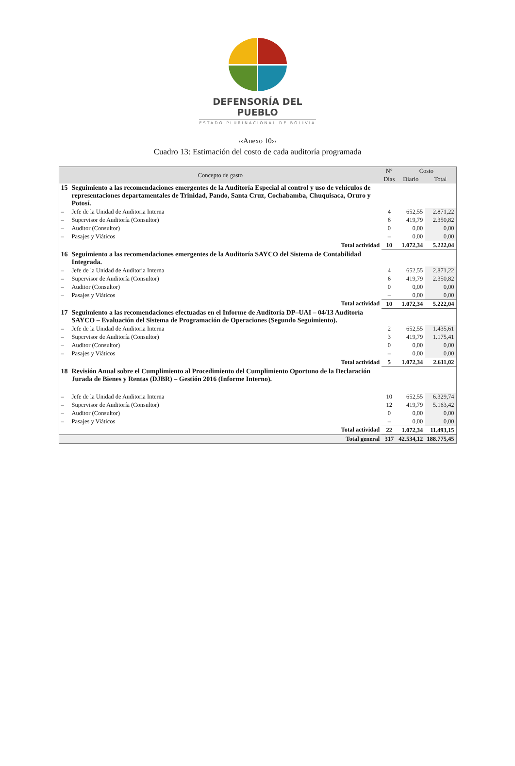DEFENSORÍA DEL PUEBLO
ESTADO PLURINACIONAL DE BOLIVIA
‹‹Anexo 10››
Cuadro 13: Estimación del costo de cada auditoría programada
| Concepto de gasto | | N° | Costo | |
| --- | --- | --- | --- | --- |
| | | Días | Diario | Total |
| 15 | Seguimiento a las recomendaciones emergentes de la Auditoría Especial al control y uso de vehículos de representaciones departamentales de Trinidad, Pando, Santa Cruz, Cochabamba, Chuquisaca, Oruro y Potosí. | | | |
| – | Jefe de la Unidad de Auditoria Interna | 4 | 652,55 | 2.871,22 |
| – | Supervisor de Auditoría (Consultor) | 6 | 419,79 | 2.350,82 |
| – | Auditor (Consultor) | 0 | 0,00 | 0,00 |
| – | Pasajes y Viáticos | – | 0,00 | 0,00 |
| | Total actividad | 10 | 1.072,34 | 5.222,04 |
| 16 | Seguimiento a las recomendaciones emergentes de la Auditoría SAYCO del Sistema de Contabilidad Integrada. | | | |
| – | Jefe de la Unidad de Auditoria Interna | 4 | 652,55 | 2.871,22 |
| – | Supervisor de Auditoría (Consultor) | 6 | 419,79 | 2.350,82 |
| – | Auditor (Consultor) | 0 | 0,00 | 0,00 |
| – | Pasajes y Viáticos | – | 0,00 | 0,00 |
| | Total actividad | 10 | 1.072,34 | 5.222,04 |
| 17 | Seguimiento a las recomendaciones efectuadas en el Informe de Auditoría DP–UAI – 04/13 Auditoría SAYCO – Evaluación del Sistema de Programación de Operaciones (Segundo Seguimiento). | | | |
| – | Jefe de la Unidad de Auditoria Interna | 2 | 652,55 | 1.435,61 |
| – | Supervisor de Auditoría (Consultor) | 3 | 419,79 | 1.175,41 |
| – | Auditor (Consultor) | 0 | 0,00 | 0,00 |
| – | Pasajes y Viáticos | – | 0,00 | 0,00 |
| | Total actividad | 5 | 1.072,34 | 2.611,02 |
| 18 | Revisión Anual sobre el Cumplimiento al Procedimiento del Cumplimiento Oportuno de la Declaración Jurada de Bienes y Rentas (DJBR) – Gestión 2016 (Informe Interno). | | | |
| – | Jefe de la Unidad de Auditoria Interna | 10 | 652,55 | 6.329,74 |
| – | Supervisor de Auditoría (Consultor) | 12 | 419,79 | 5.163,42 |
| – | Auditor (Consultor) | 0 | 0,00 | 0,00 |
| – | Pasajes y Viáticos | – | 0,00 | 0,00 |
| | Total actividad | 22 | 1.072,34 | 11.493,15 |
| | Total general | 317 | 42.534,12 | 188.775,45 |